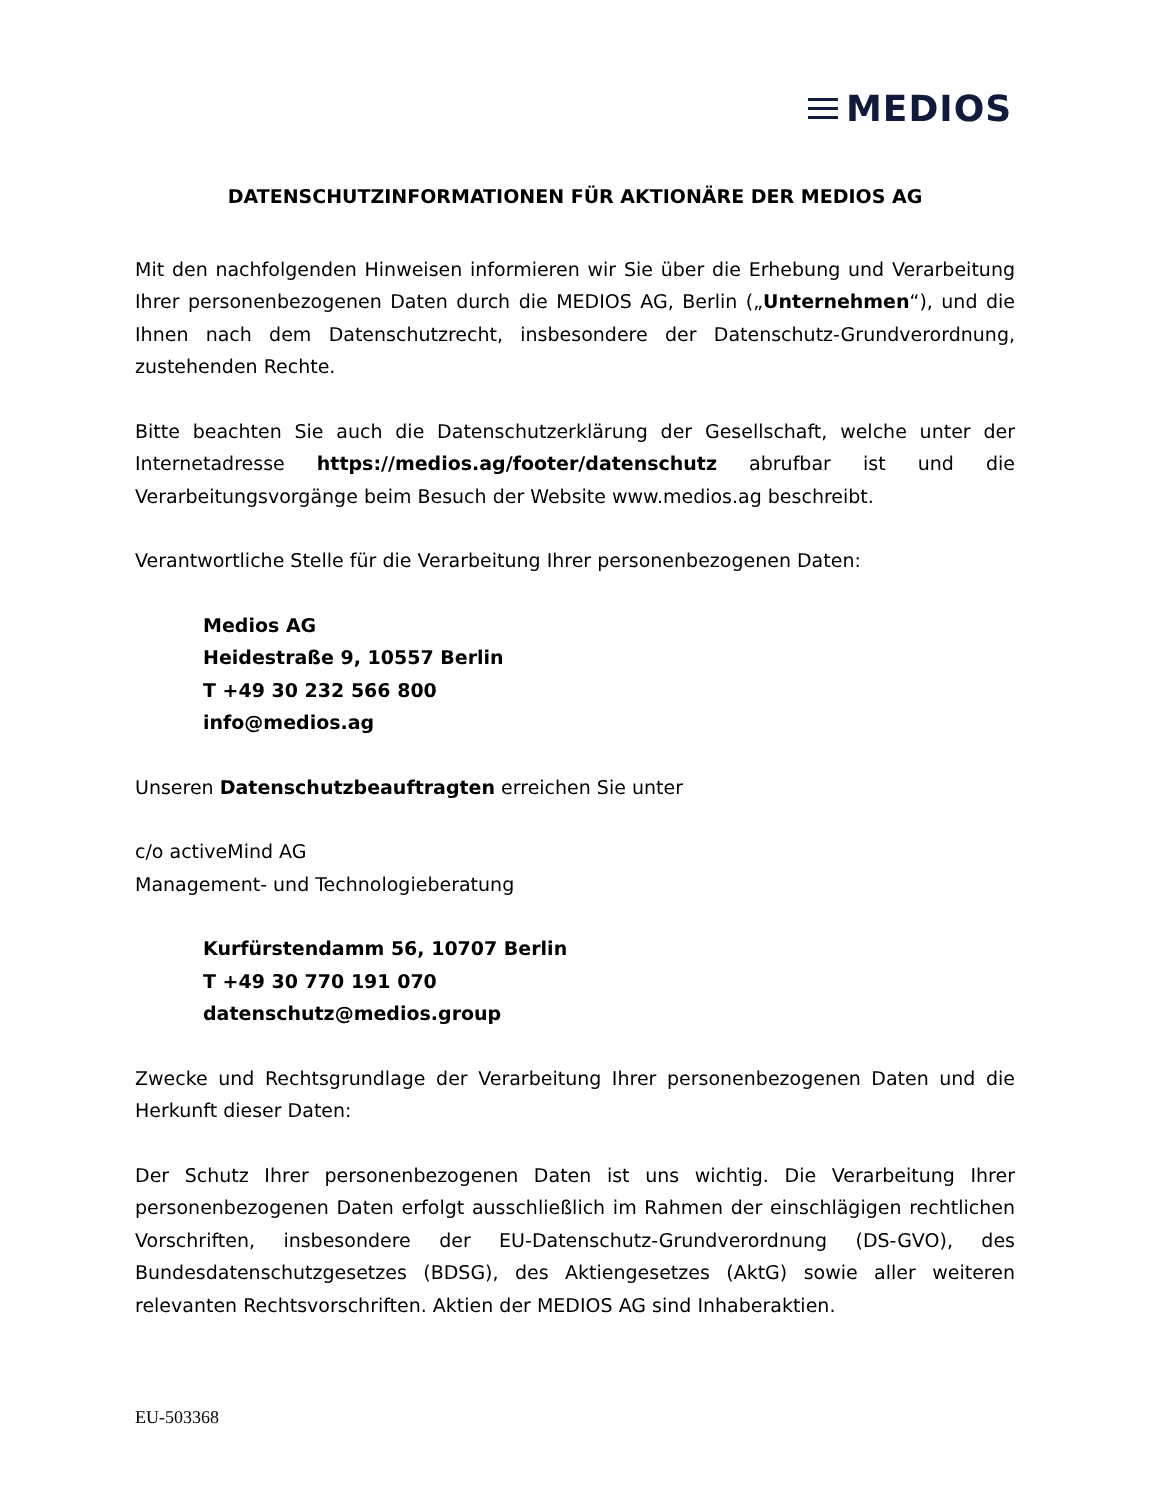MEDIOS
DATENSCHUTZINFORMATIONEN FÜR AKTIONÄRE DER MEDIOS AG
Mit den nachfolgenden Hinweisen informieren wir Sie über die Erhebung und Verarbeitung Ihrer personenbezogenen Daten durch die MEDIOS AG, Berlin („Unternehmen“), und die Ihnen nach dem Datenschutzrecht, insbesondere der Datenschutz-Grundverordnung, zustehenden Rechte.
Bitte beachten Sie auch die Datenschutzerklärung der Gesellschaft, welche unter der Internetadresse https://medios.ag/footer/datenschutz abrufbar ist und die Verarbeitungsvorgänge beim Besuch der Website www.medios.ag beschreibt.
Verantwortliche Stelle für die Verarbeitung Ihrer personenbezogenen Daten:
Medios AG
Heidestraße 9, 10557 Berlin
T +49 30 232 566 800
info@medios.ag
Unseren Datenschutzbeauftragten erreichen Sie unter
c/o activeMind AG
Management- und Technologieberatung
Kurfürstendamm 56, 10707 Berlin
T +49 30 770 191 070
datenschutz@medios.group
Zwecke und Rechtsgrundlage der Verarbeitung Ihrer personenbezogenen Daten und die Herkunft dieser Daten:
Der Schutz Ihrer personenbezogenen Daten ist uns wichtig. Die Verarbeitung Ihrer personenbezogenen Daten erfolgt ausschließlich im Rahmen der einschlägigen rechtlichen Vorschriften, insbesondere der EU-Datenschutz-Grundverordnung (DS-GVO), des Bundesdatenschutzgesetzes (BDSG), des Aktiengesetzes (AktG) sowie aller weiteren relevanten Rechtsvorschriften. Aktien der MEDIOS AG sind Inhaberaktien.
EU-503368